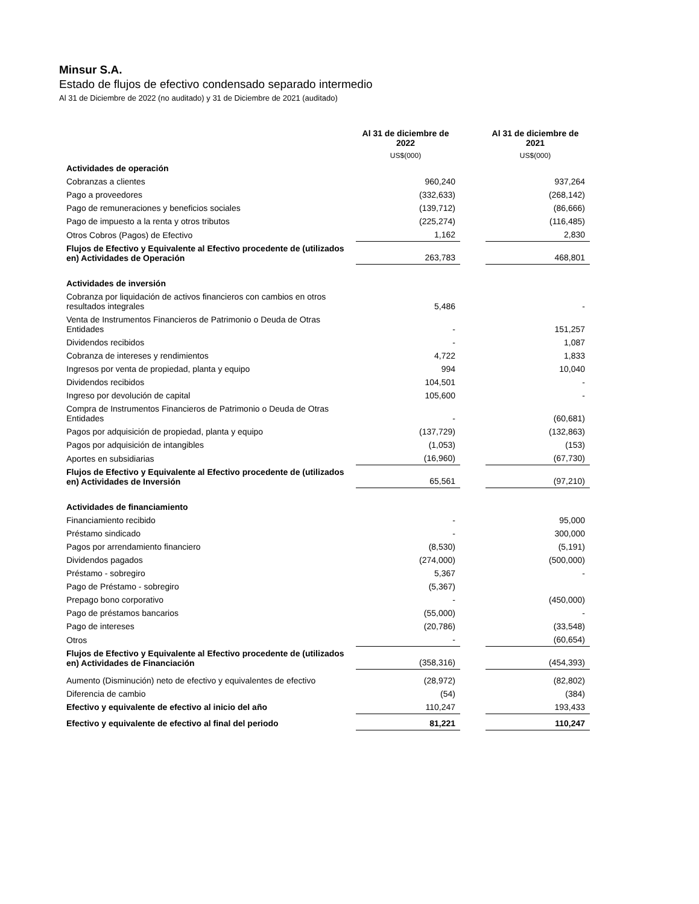Minsur S.A.
Estado de flujos de efectivo condensado separado intermedio
Al 31 de Diciembre de 2022 (no auditado) y 31 de Diciembre de 2021 (auditado)
| | Al 31 de diciembre de 2022 | | Al 31 de diciembre de 2021 |
| | US$(000) | | US$(000) |
| Actividades de operación | | | |
| Cobranzas a clientes | 960,240 | | 937,264 |
| Pago a proveedores | (332,633) | | (268,142) |
| Pago de remuneraciones y beneficios sociales | (139,712) | | (86,666) |
| Pago de impuesto a la renta y otros tributos | (225,274) | | (116,485) |
| Otros Cobros (Pagos) de Efectivo | 1,162 | | 2,830 |
| Flujos de Efectivo y Equivalente al Efectivo procedente de (utilizados en) Actividades de Operación | 263,783 | | 468,801 |
| Actividades de inversión | | | |
| Cobranza por liquidación de activos financieros con cambios en otros resultados integrales | 5,486 | | - |
| Venta de Instrumentos Financieros de Patrimonio o Deuda de Otras Entidades | - | | 151,257 |
| Dividendos recibidos | - | | 1,087 |
| Cobranza de intereses y rendimientos | 4,722 | | 1,833 |
| Ingresos por venta de propiedad, planta y equipo | 994 | | 10,040 |
| Dividendos recibidos | 104,501 | | - |
| Ingreso por devolución de capital | 105,600 | | - |
| Compra de Instrumentos Financieros de Patrimonio o Deuda de Otras Entidades | - | | (60,681) |
| Pagos por adquisición de propiedad, planta y equipo | (137,729) | | (132,863) |
| Pagos por adquisición de intangibles | (1,053) | | (153) |
| Aportes en subsidiarias | (16,960) | | (67,730) |
| Flujos de Efectivo y Equivalente al Efectivo procedente de (utilizados en) Actividades de Inversión | 65,561 | | (97,210) |
| Actividades de financiamiento | | | |
| Financiamiento recibido | - | | 95,000 |
| Préstamo sindicado | - | | 300,000 |
| Pagos por arrendamiento financiero | (8,530) | | (5,191) |
| Dividendos pagados | (274,000) | | (500,000) |
| Préstamo - sobregiro | 5,367 | | - |
| Pago de Préstamo - sobregiro | (5,367) | | |
| Prepago bono corporativo | - | | (450,000) |
| Pago de préstamos bancarios | (55,000) | | - |
| Pago de intereses | (20,786) | | (33,548) |
| Otros | - | | (60,654) |
| Flujos de Efectivo y Equivalente al Efectivo procedente de (utilizados en) Actividades de Financiación | (358,316) | | (454,393) |
| Aumento (Disminución) neto de efectivo y equivalentes de efectivo | (28,972) | | (82,802) |
| Diferencia de cambio | (54) | | (384) |
| Efectivo y equivalente de efectivo al inicio del año | 110,247 | | 193,433 |
| Efectivo y equivalente de efectivo al final del periodo | 81,221 | | 110,247 |